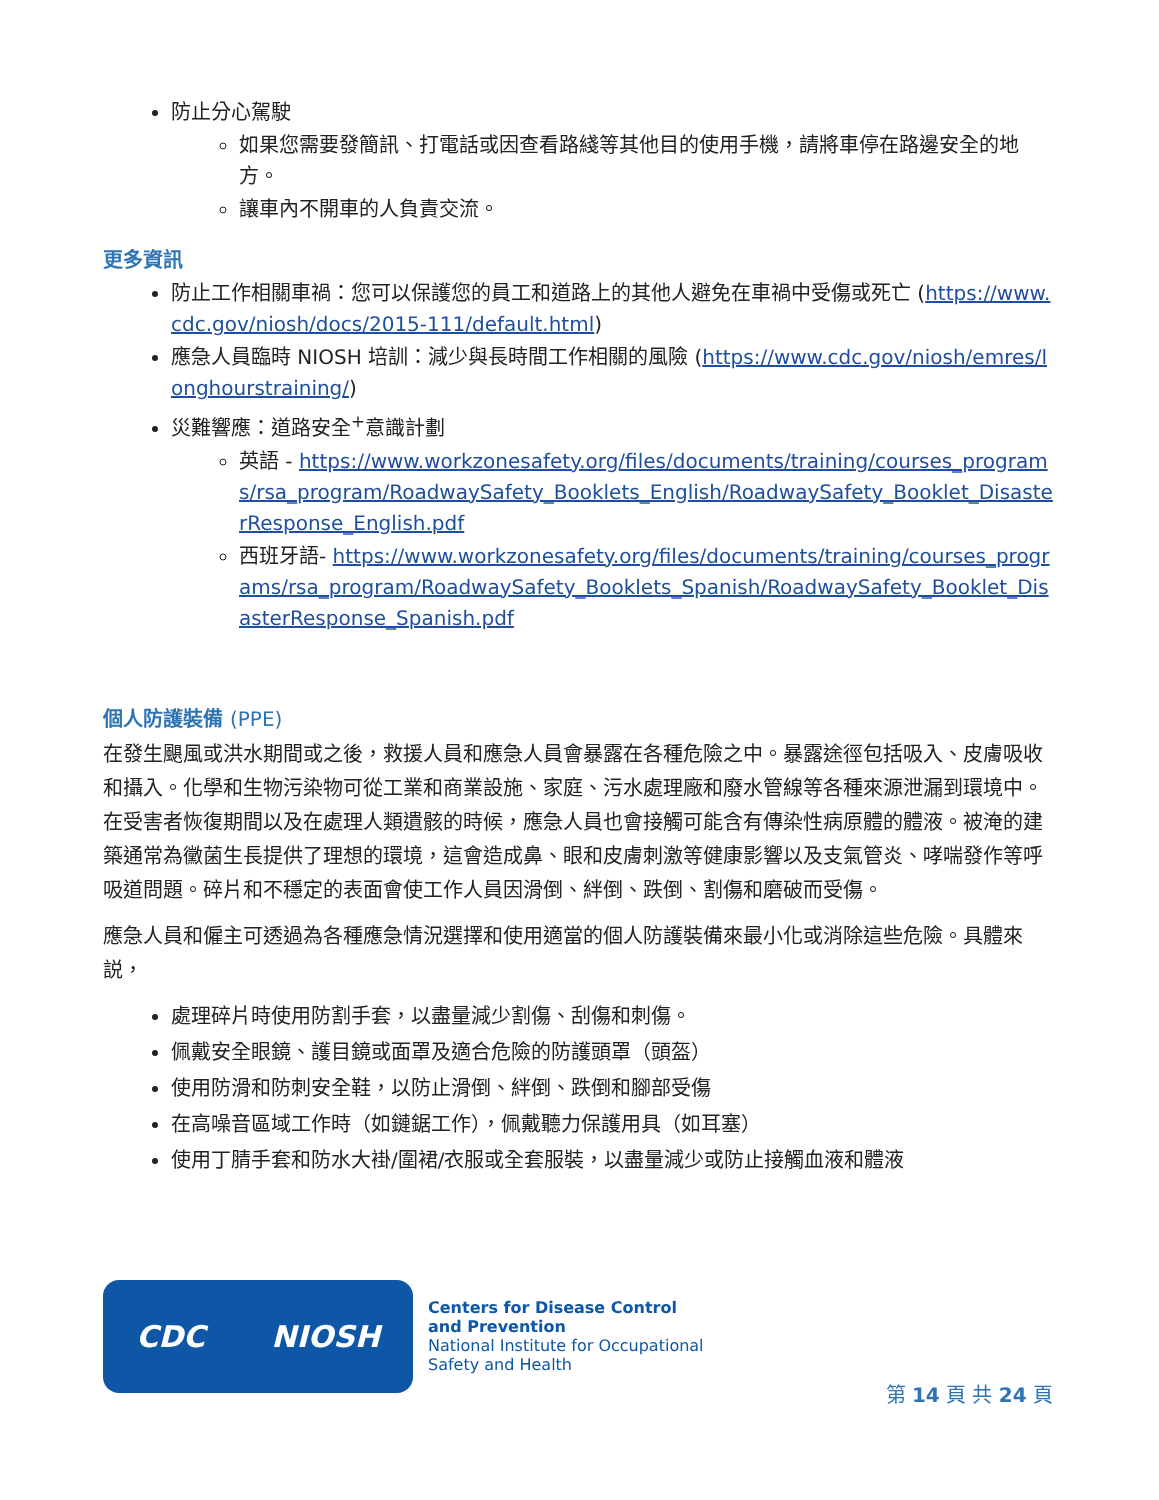防止分心駕駛
如果您需要發簡訊、打電話或因查看路綫等其他目的使用手機，請將車停在路邊安全的地方。
讓車內不開車的人負責交流。
更多資訊
防止工作相關車禍：您可以保護您的員工和道路上的其他人避免在車禍中受傷或死亡 (https://www.cdc.gov/niosh/docs/2015-111/default.html)
應急人員臨時 NIOSH 培訓：減少與長時間工作相關的風險 (https://www.cdc.gov/niosh/emres/longhourstraining/)
災難響應：道路安全<sup>+</sup>意識計劃
英語 - https://www.workzonesafety.org/files/documents/training/courses_programs/rsa_program/RoadwaySafety_Booklets_English/RoadwaySafety_Booklet_DisasterResponse_English.pdf
西班牙語- https://www.workzonesafety.org/files/documents/training/courses_programs/rsa_program/RoadwaySafety_Booklets_Spanish/RoadwaySafety_Booklet_DisasterResponse_Spanish.pdf
個人防護裝備 (PPE)
在發生颶風或洪水期間或之後，救援人員和應急人員會暴露在各種危險之中。暴露途徑包括吸入、皮膚吸收和攝入。化學和生物污染物可從工業和商業設施、家庭、污水處理廠和廢水管線等各種來源泄漏到環境中。在受害者恢復期間以及在處理人類遺骸的時候，應急人員也會接觸可能含有傳染性病原體的體液。被淹的建築通常為黴菌生長提供了理想的環境，這會造成鼻、眼和皮膚刺激等健康影響以及支氣管炎、哮喘發作等呼吸道問題。碎片和不穩定的表面會使工作人員因滑倒、絆倒、跌倒、割傷和磨破而受傷。
應急人員和僱主可透過為各種應急情況選擇和使用適當的個人防護裝備來最小化或消除這些危險。具體來説，
處理碎片時使用防割手套，以盡量減少割傷、刮傷和刺傷。
佩戴安全眼鏡、護目鏡或面罩及適合危險的防護頭罩（頭盔）
使用防滑和防刺安全鞋，以防止滑倒、絆倒、跌倒和腳部受傷
在高噪音區域工作時（如鏈鋸工作），佩戴聽力保護用具（如耳塞）
使用丁腈手套和防水大褂/圍裙/衣服或全套服裝，以盡量減少或防止接觸血液和體液
CDC NIOSH
Centers for Disease Control
and Prevention
National Institute for Occupational
Safety and Health
第 14 頁 共 24 頁